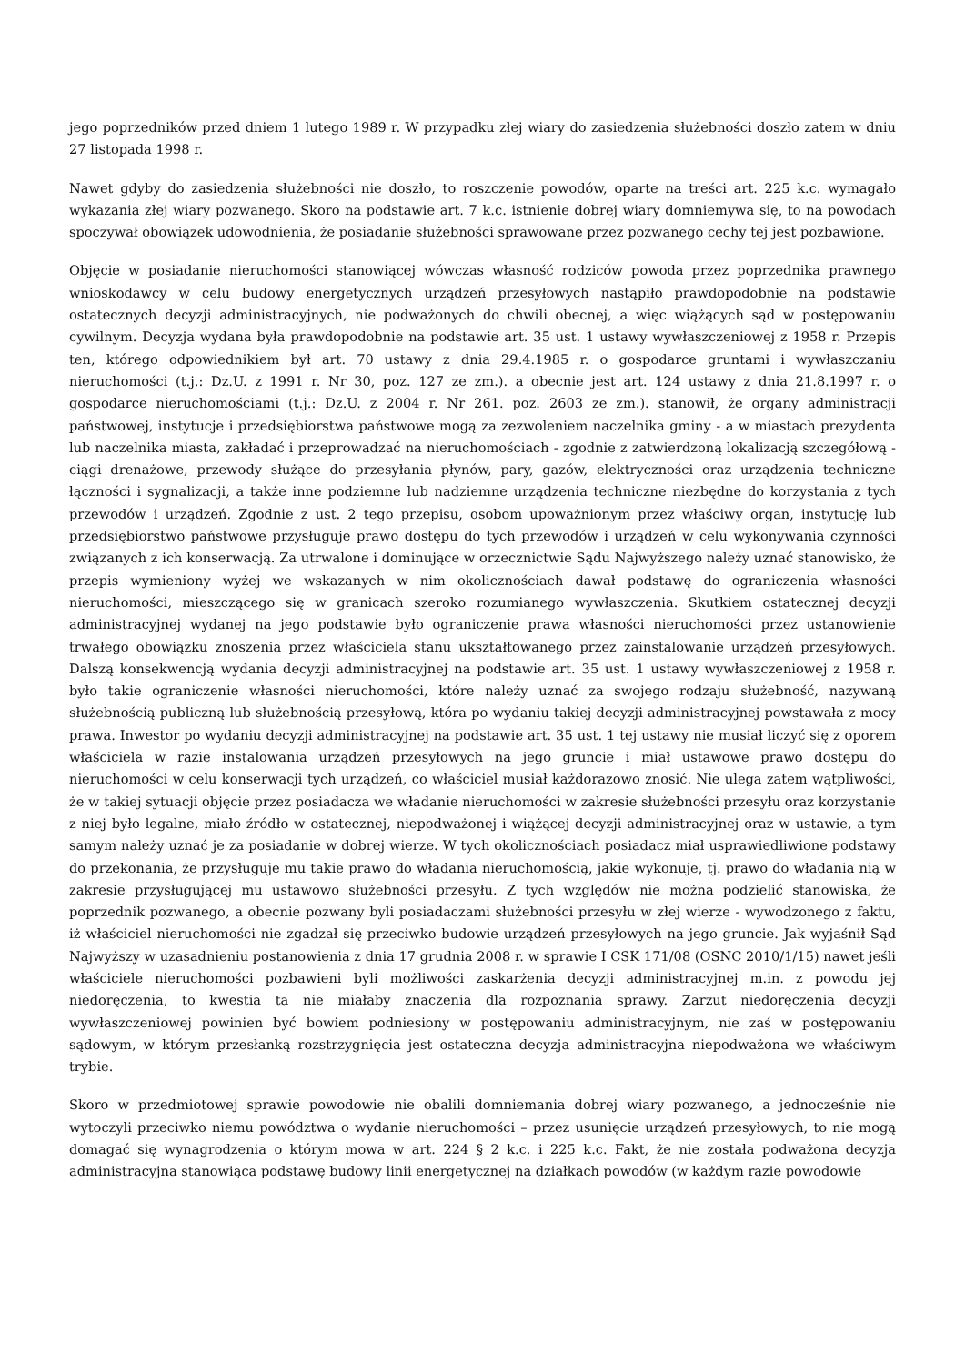jego poprzedników przed dniem 1 lutego 1989 r. W przypadku złej wiary do zasiedzenia służebności doszło zatem w dniu 27 listopada 1998 r.
Nawet gdyby do zasiedzenia służebności nie doszło, to roszczenie powodów, oparte na treści art. 225 k.c. wymagało wykazania złej wiary pozwanego. Skoro na podstawie art. 7 k.c. istnienie dobrej wiary domniemywa się, to na powodach spoczywał obowiązek udowodnienia, że posiadanie służebności sprawowane przez pozwanego cechy tej jest pozbawione.
Objęcie w posiadanie nieruchomości stanowiącej wówczas własność rodziców powoda przez poprzednika prawnego wnioskodawcy w celu budowy energetycznych urządzeń przesyłowych nastąpiło prawdopodobnie na podstawie ostatecznych decyzji administracyjnych, nie podważonych do chwili obecnej, a więc wiążących sąd w postępowaniu cywilnym. Decyzja wydana była prawdopodobnie na podstawie art. 35 ust. 1 ustawy wywłaszczeniowej z 1958 r. Przepis ten, którego odpowiednikiem był art. 70 ustawy z dnia 29.4.1985 r. o gospodarce gruntami i wywłaszczaniu nieruchomości (t.j.: Dz.U. z 1991 r. Nr 30, poz. 127 ze zm.). a obecnie jest art. 124 ustawy z dnia 21.8.1997 r. o gospodarce nieruchomościami (t.j.: Dz.U. z 2004 r. Nr 261. poz. 2603 ze zm.). stanowił, że organy administracji państwowej, instytucje i przedsiębiorstwa państwowe mogą za zezwoleniem naczelnika gminy - a w miastach prezydenta lub naczelnika miasta, zakładać i przeprowadzać na nieruchomościach - zgodnie z zatwierdzoną lokalizacją szczegółową - ciągi drenażowe, przewody służące do przesyłania płynów, pary, gazów, elektryczności oraz urządzenia techniczne łączności i sygnalizacji, a także inne podziemne lub nadziemne urządzenia techniczne niezbędne do korzystania z tych przewodów i urządzeń. Zgodnie z ust. 2 tego przepisu, osobom upoważnionym przez właściwy organ, instytucję lub przedsiębiorstwo państwowe przysługuje prawo dostępu do tych przewodów i urządzeń w celu wykonywania czynności związanych z ich konserwacją. Za utrwalone i dominujące w orzecznictwie Sądu Najwyższego należy uznać stanowisko, że przepis wymieniony wyżej we wskazanych w nim okolicznościach dawał podstawę do ograniczenia własności nieruchomości, mieszczącego się w granicach szeroko rozumianego wywłaszczenia. Skutkiem ostatecznej decyzji administracyjnej wydanej na jego podstawie było ograniczenie prawa własności nieruchomości przez ustanowienie trwałego obowiązku znoszenia przez właściciela stanu ukształtowanego przez zainstalowanie urządzeń przesyłowych. Dalszą konsekwencją wydania decyzji administracyjnej na podstawie art. 35 ust. 1 ustawy wywłaszczeniowej z 1958 r. było takie ograniczenie własności nieruchomości, które należy uznać za swojego rodzaju służebność, nazywaną służebnością publiczną lub służebnością przesyłową, która po wydaniu takiej decyzji administracyjnej powstawała z mocy prawa. Inwestor po wydaniu decyzji administracyjnej na podstawie art. 35 ust. 1 tej ustawy nie musiał liczyć się z oporem właściciela w razie instalowania urządzeń przesyłowych na jego gruncie i miał ustawowe prawo dostępu do nieruchomości w celu konserwacji tych urządzeń, co właściciel musiał każdorazowo znosić. Nie ulega zatem wątpliwości, że w takiej sytuacji objęcie przez posiadacza we władanie nieruchomości w zakresie służebności przesyłu oraz korzystanie z niej było legalne, miało źródło w ostatecznej, niepodważonej i wiążącej decyzji administracyjnej oraz w ustawie, a tym samym należy uznać je za posiadanie w dobrej wierze. W tych okolicznościach posiadacz miał usprawiedliwione podstawy do przekonania, że przysługuje mu takie prawo do władania nieruchomością, jakie wykonuje, tj. prawo do władania nią w zakresie przysługującej mu ustawowo służebności przesyłu. Z tych względów nie można podzielić stanowiska, że poprzednik pozwanego, a obecnie pozwany byli posiadaczami służebności przesyłu w złej wierze - wywodzonego z faktu, iż właściciel nieruchomości nie zgadzał się przeciwko budowie urządzeń przesyłowych na jego gruncie. Jak wyjaśnił Sąd Najwyższy w uzasadnieniu postanowienia z dnia 17 grudnia 2008 r. w sprawie I CSK 171/08 (OSNC 2010/1/15) nawet jeśli właściciele nieruchomości pozbawieni byli możliwości zaskarżenia decyzji administracyjnej m.in. z powodu jej niedoręczenia, to kwestia ta nie miałaby znaczenia dla rozpoznania sprawy. Zarzut niedoręczenia decyzji wywłaszczeniowej powinien być bowiem podniesiony w postępowaniu administracyjnym, nie zaś w postępowaniu sądowym, w którym przesłanką rozstrzygnięcia jest ostateczna decyzja administracyjna niepodważona we właściwym trybie.
Skoro w przedmiotowej sprawie powodowie nie obalili domniemania dobrej wiary pozwanego, a jednocześnie nie wytoczyli przeciwko niemu powództwa o wydanie nieruchomości – przez usunięcie urządzeń przesyłowych, to nie mogą domagać się wynagrodzenia o którym mowa w art. 224 § 2 k.c. i 225 k.c. Fakt, że nie została podważona decyzja administracyjna stanowiąca podstawę budowy linii energetycznej na działkach powodów (w każdym razie powodowie